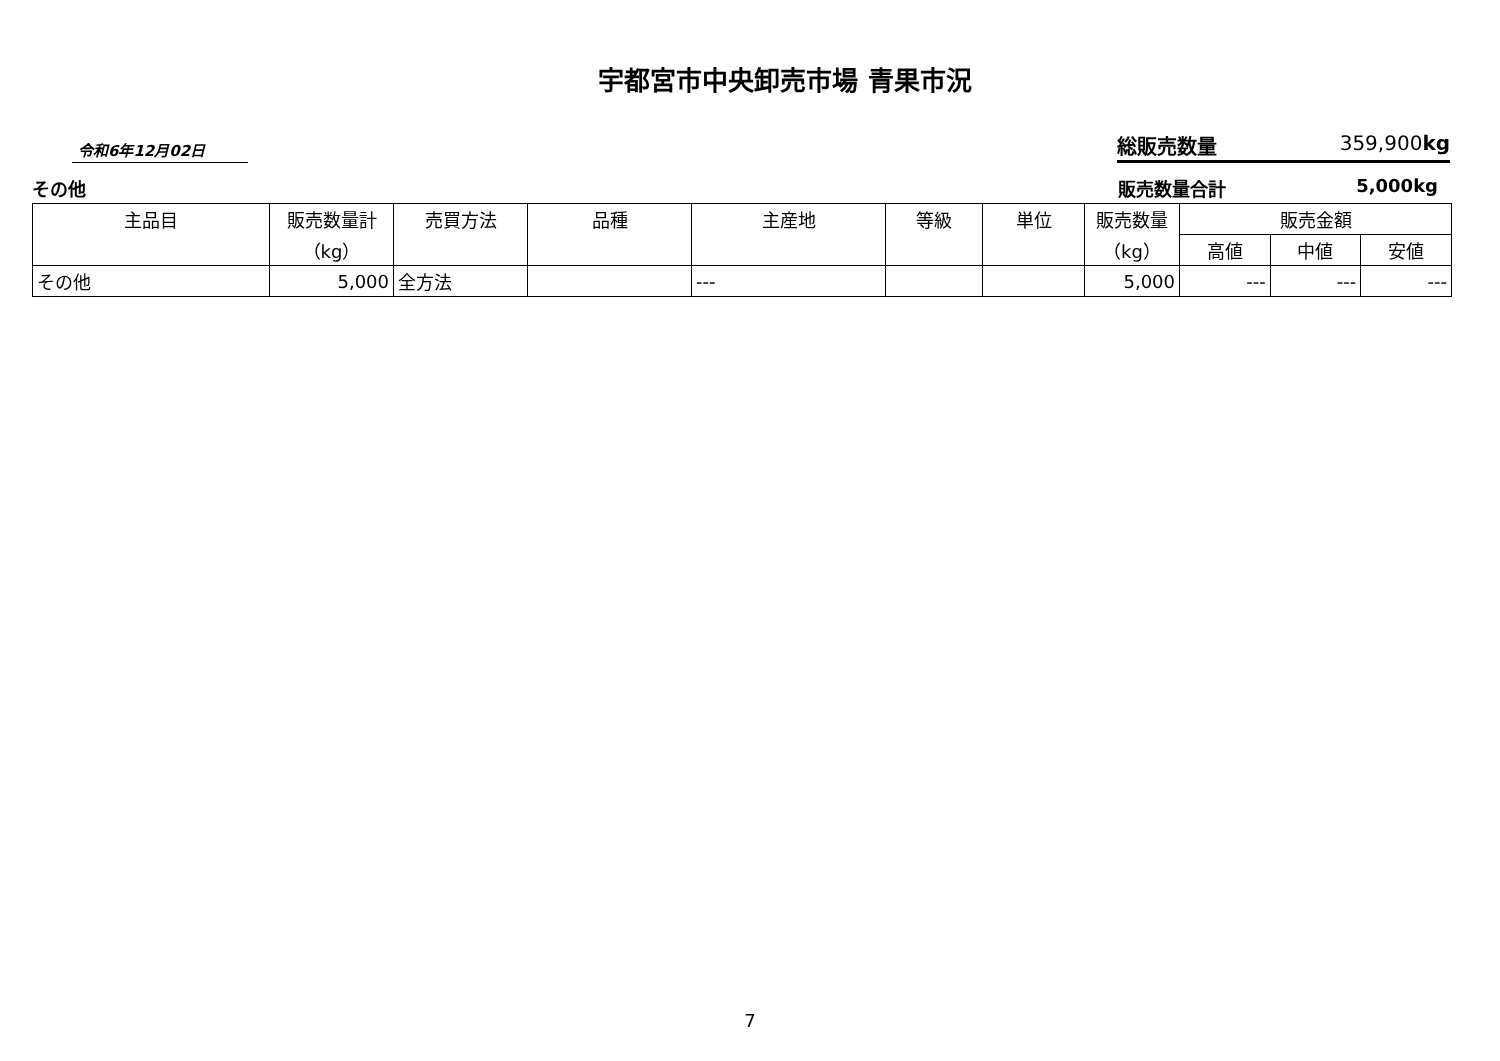宇都宮市中央卸売市場 青果市況
令和6年12月02日
総販売数量 359,900kg
その他 販売数量合計 5,000kg
| 主品目 | 販売数量計 （kg） | 売買方法 | 品種 | 主産地 | 等級 | 単位 | 販売数量 （kg） | 販売金額 | | |
| --- | --- | --- | --- | --- | --- | --- | --- | --- | --- | --- |
| | | | | | | | | 高値 | 中値 | 安値 |
| その他 | 5,000 | 全方法 | | --- | | | 5,000 | --- | --- | --- |
7